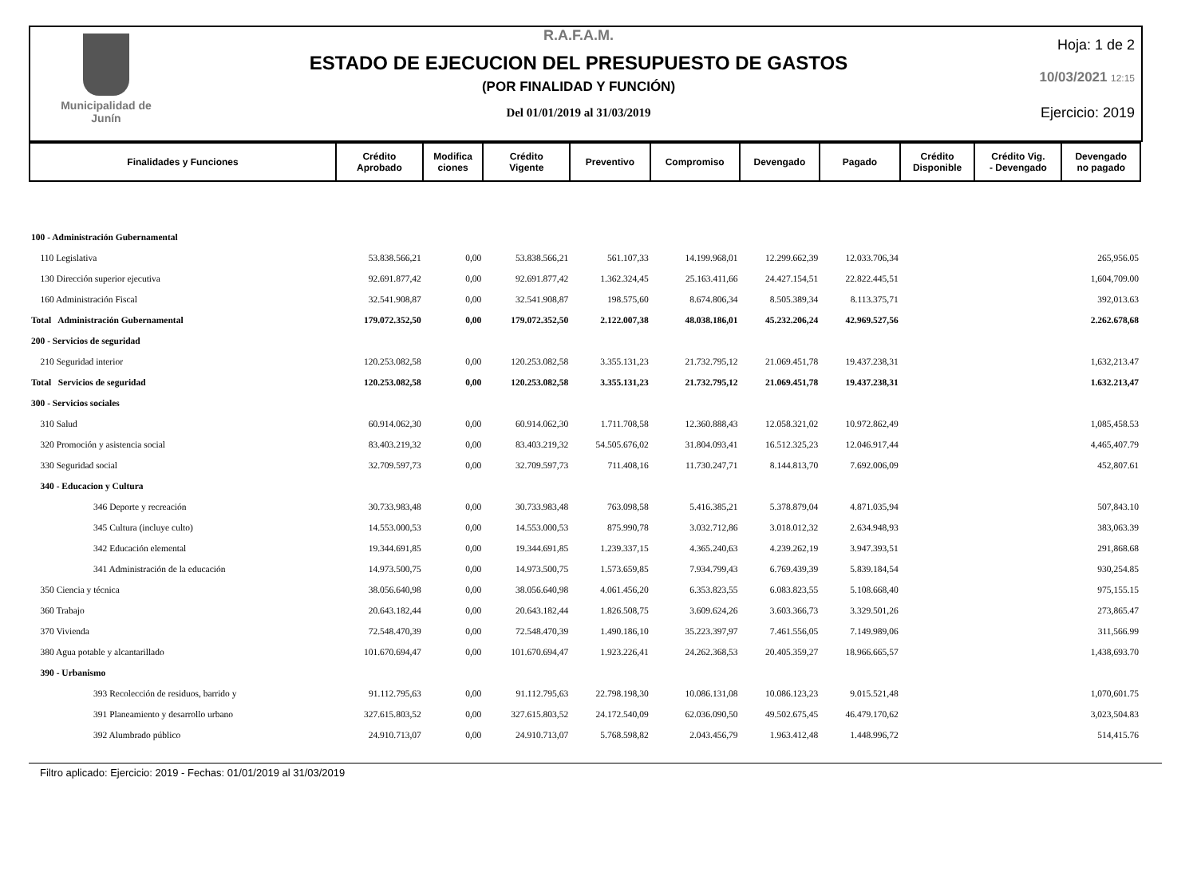Municipalidad de
Junín
R.A.F.A.M.
ESTADO DE EJECUCION DEL PRESUPUESTO DE GASTOS
(POR FINALIDAD Y FUNCIÓN)
Del 01/01/2019 al 31/03/2019
Hoja: 1 de 2
10/03/2021 12:15
Ejercicio: 2019
| Finalidades y Funciones | Crédito Aprobado | Modifica ciones | Crédito Vigente | Preventivo | Compromiso | Devengado | Pagado | Crédito Disponible | Crédito Vig. - Devengado | Devengado no pagado |
| --- | --- | --- | --- | --- | --- | --- | --- | --- | --- | --- |
| 100 - Administración Gubernamental | | | | | | | | | | |
| 110 Legislativa | 53.838.566,21 | 0,00 | 53.838.566,21 | 561.107,33 | 14.199.968,01 | 12.299.662,39 | 12.033.706,34 | | | 265,956.05 |
| 130 Dirección superior ejecutiva | 92.691.877,42 | 0,00 | 92.691.877,42 | 1.362.324,45 | 25.163.411,66 | 24.427.154,51 | 22.822.445,51 | | | 1,604,709.00 |
| 160 Administración Fiscal | 32.541.908,87 | 0,00 | 32.541.908,87 | 198.575,60 | 8.674.806,34 | 8.505.389,34 | 8.113.375,71 | | | 392,013.63 |
| Total Administración Gubernamental | 179.072.352,50 | 0,00 | 179.072.352,50 | 2.122.007,38 | 48.038.186,01 | 45.232.206,24 | 42.969.527,56 | | | 2.262.678,68 |
| 200 - Servicios de seguridad | | | | | | | | | | |
| 210 Seguridad interior | 120.253.082,58 | 0,00 | 120.253.082,58 | 3.355.131,23 | 21.732.795,12 | 21.069.451,78 | 19.437.238,31 | | | 1,632,213.47 |
| Total Servicios de seguridad | 120.253.082,58 | 0,00 | 120.253.082,58 | 3.355.131,23 | 21.732.795,12 | 21.069.451,78 | 19.437.238,31 | | | 1.632.213,47 |
| 300 - Servicios sociales | | | | | | | | | | |
| 310 Salud | 60.914.062,30 | 0,00 | 60.914.062,30 | 1.711.708,58 | 12.360.888,43 | 12.058.321,02 | 10.972.862,49 | | | 1,085,458.53 |
| 320 Promoción y asistencia social | 83.403.219,32 | 0,00 | 83.403.219,32 | 54.505.676,02 | 31.804.093,41 | 16.512.325,23 | 12.046.917,44 | | | 4,465,407.79 |
| 330 Seguridad social | 32.709.597,73 | 0,00 | 32.709.597,73 | 711.408,16 | 11.730.247,71 | 8.144.813,70 | 7.692.006,09 | | | 452,807.61 |
| 340 - Educacion y Cultura | | | | | | | | | | |
| 346 Deporte y recreación | 30.733.983,48 | 0,00 | 30.733.983,48 | 763.098,58 | 5.416.385,21 | 5.378.879,04 | 4.871.035,94 | | | 507,843.10 |
| 345 Cultura (incluye culto) | 14.553.000,53 | 0,00 | 14.553.000,53 | 875.990,78 | 3.032.712,86 | 3.018.012,32 | 2.634.948,93 | | | 383,063.39 |
| 342 Educación elemental | 19.344.691,85 | 0,00 | 19.344.691,85 | 1.239.337,15 | 4.365.240,63 | 4.239.262,19 | 3.947.393,51 | | | 291,868.68 |
| 341 Administración de la educación | 14.973.500,75 | 0,00 | 14.973.500,75 | 1.573.659,85 | 7.934.799,43 | 6.769.439,39 | 5.839.184,54 | | | 930,254.85 |
| 350 Ciencia y técnica | 38.056.640,98 | 0,00 | 38.056.640,98 | 4.061.456,20 | 6.353.823,55 | 6.083.823,55 | 5.108.668,40 | | | 975,155.15 |
| 360 Trabajo | 20.643.182,44 | 0,00 | 20.643.182,44 | 1.826.508,75 | 3.609.624,26 | 3.603.366,73 | 3.329.501,26 | | | 273,865.47 |
| 370 Vivienda | 72.548.470,39 | 0,00 | 72.548.470,39 | 1.490.186,10 | 35.223.397,97 | 7.461.556,05 | 7.149.989,06 | | | 311,566.99 |
| 380 Agua potable y alcantarillado | 101.670.694,47 | 0,00 | 101.670.694,47 | 1.923.226,41 | 24.262.368,53 | 20.405.359,27 | 18.966.665,57 | | | 1,438,693.70 |
| 390 - Urbanismo | | | | | | | | | | |
| 393 Recolección de residuos, barrido y | 91.112.795,63 | 0,00 | 91.112.795,63 | 22.798.198,30 | 10.086.131,08 | 10.086.123,23 | 9.015.521,48 | | | 1,070,601.75 |
| 391 Planeamiento y desarrollo urbano | 327.615.803,52 | 0,00 | 327.615.803,52 | 24.172.540,09 | 62.036.090,50 | 49.502.675,45 | 46.479.170,62 | | | 3,023,504.83 |
| 392 Alumbrado público | 24.910.713,07 | 0,00 | 24.910.713,07 | 5.768.598,82 | 2.043.456,79 | 1.963.412,48 | 1.448.996,72 | | | 514,415.76 |
Filtro aplicado: Ejercicio: 2019 - Fechas: 01/01/2019 al 31/03/2019